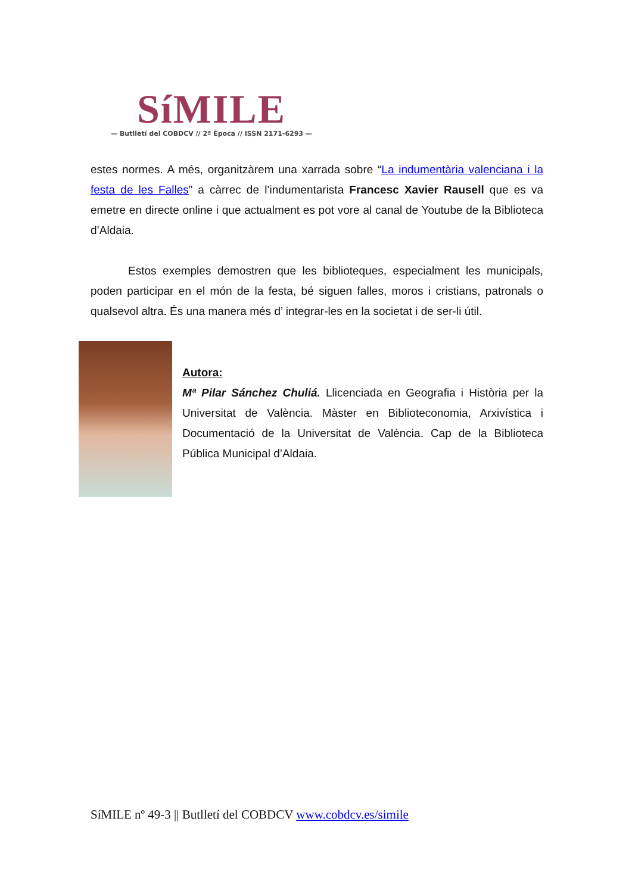SíMILE
— Butlletí del COBDCV // 2ª Època // ISSN 2171-6293 —
estes normes. A més, organitzàrem una xarrada sobre “La indumentària valenciana i la festa de les Falles” a càrrec de l’indumentarista Francesc Xavier Rausell que es va emetre en directe online i que actualment es pot vore al canal de Youtube de la Biblioteca d’Aldaia.
Estos exemples demostren que les biblioteques, especialment les municipals, poden participar en el món de la festa, bé siguen falles, moros i cristians, patronals o qualsevol altra. És una manera més d’ integrar-les en la societat i de ser-li útil.
Autora:
Mª Pilar Sánchez Chuliá. Llicenciada en Geografia i Història per la Universitat de València. Màster en Biblioteconomia, Arxivística i Documentació de la Universitat de València. Cap de la Biblioteca Pública Municipal d’Aldaia.
SíMILE nº 49-3 || Butlletí del COBDCV www.cobdcv.es/simile